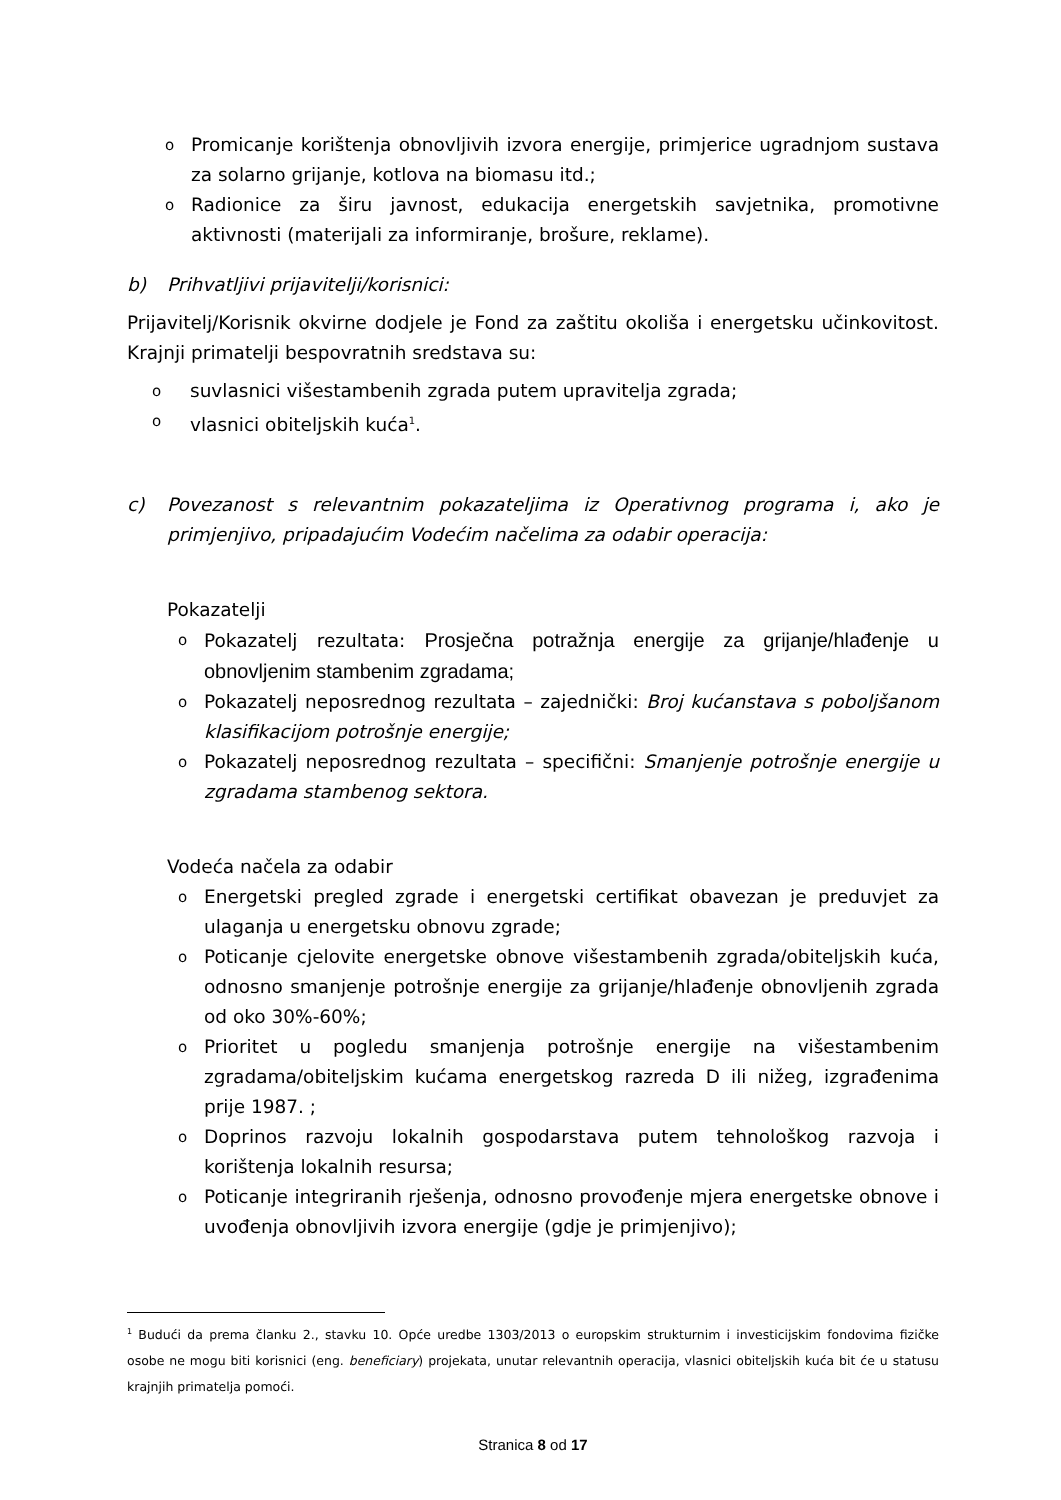o Promicanje korištenja obnovljivih izvora energije, primjerice ugradnjom sustava za solarno grijanje, kotlova na biomasu itd.;
o Radionice za širu javnost, edukacija energetskih savjetnika, promotivne aktivnosti (materijali za informiranje, brošure, reklame).
b) Prihvatljivi prijavitelji/korisnici:
Prijavitelj/Korisnik okvirne dodjele je Fond za zaštitu okoliša i energetsku učinkovitost. Krajnji primatelji bespovratnih sredstava su:
osuvlasnici višestambenih zgrada putem upravitelja zgrada;
ovlasnici obiteljskih kuća<sup>1</sup>.
c) Povezanost s relevantnim pokazateljima iz Operativnog programa i, ako je primjenjivo, pripadajućim Vodećim načelima za odabir operacija:
Pokazatelji
o Pokazatelj rezultata: Prosječna potražnja energije za grijanje/hlađenje u obnovljenim stambenim zgradama;
o Pokazatelj neposrednog rezultata – zajednički: Broj kućanstava s poboljšanom klasifikacijom potrošnje energije;
o Pokazatelj neposrednog rezultata – specifični: Smanjenje potrošnje energije u zgradama stambenog sektora.
Vodeća načela za odabir
o Energetski pregled zgrade i energetski certifikat obavezan je preduvjet za ulaganja u energetsku obnovu zgrade;
o Poticanje cjelovite energetske obnove višestambenih zgrada/obiteljskih kuća, odnosno smanjenje potrošnje energije za grijanje/hlađenje obnovljenih zgrada od oko 30%-60%;
o Prioritet u pogledu smanjenja potrošnje energije na višestambenim zgradama/obiteljskim kućama energetskog razreda D ili nižeg, izgrađenima prije 1987. ;
o Doprinos razvoju lokalnih gospodarstava putem tehnološkog razvoja i korištenja lokalnih resursa;
o Poticanje integriranih rješenja, odnosno provođenje mjera energetske obnove i uvođenja obnovljivih izvora energije (gdje je primjenjivo);
<sup>1</sup> Budući da prema članku 2., stavku 10. Opće uredbe 1303/2013 o europskim strukturnim i investicijskim fondovima fizičke osobe ne mogu biti korisnici (eng. beneficiary) projekata, unutar relevantnih operacija, vlasnici obiteljskih kuća bit će u statusu krajnjih primatelja pomoći.
Stranica 8 od 17